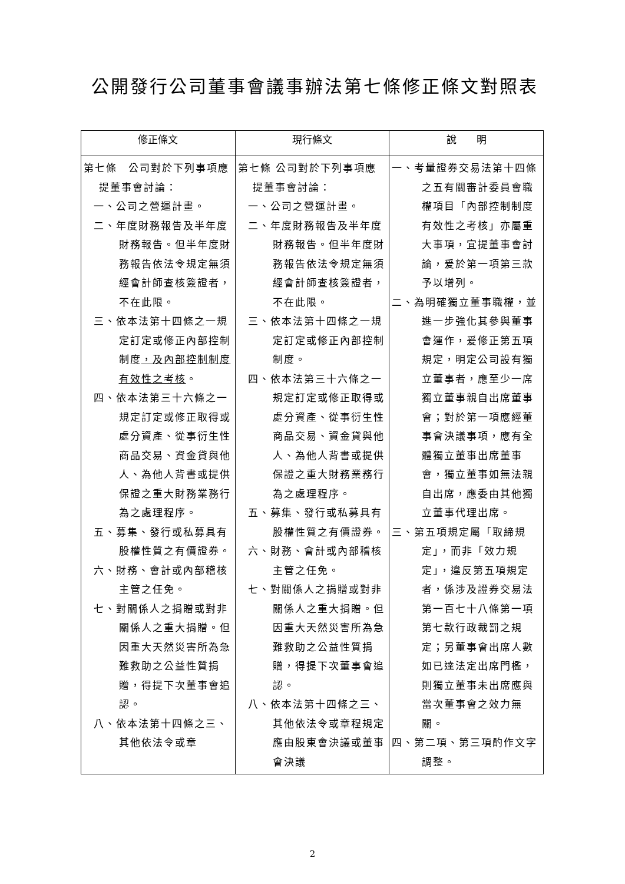公開發行公司董事會議事辦法第七條修正條文對照表
| 修正條文 | 現行條文 | 說 明 |
| --- | --- | --- |
| 第七條 公司對於下列事項應提董事會討論： 一、公司之營運計畫。 二、年度財務報告及半年度財務報告。但半年度財務報告依法令規定無須經會計師查核簽證者，不在此限。 三、依本法第十四條之一規定訂定或修正內部控制制度 ，及內部控制制度有效性之考核 。 四、依本法第三十六條之一規定訂定或修正取得或處分資產、從事衍生性商品交易、資金貸與他人、為他人背書或提供保證之重大財務業務行為之處理程序。 五、募集、發行或私募具有股權性質之有價證券。 六、財務、會計或內部稽核主管之任免。 七、對關係人之捐贈或對非關係人之重大捐贈。但因重大天然災害所為急難救助之公益性質捐贈，得提下次董事會追認。 八、依本法第十四條之三、其他依法令或章 | 第七條 公司對於下列事項應提董事會討論： 一、公司之營運計畫。 二、年度財務報告及半年度財務報告。但半年度財務報告依法令規定無須經會計師查核簽證者，不在此限。 三、依本法第十四條之一規定訂定或修正內部控制制度。 四、依本法第三十六條之一規定訂定或修正取得或處分資產、從事衍生性商品交易、資金貸與他人、為他人背書或提供保證之重大財務業務行為之處理程序。 五、募集、發行或私募具有股權性質之有價證券。 六、財務、會計或內部稽核主管之任免。 七、對關係人之捐贈或對非關係人之重大捐贈。但因重大天然災害所為急難救助之公益性質捐贈，得提下次董事會追認。 八、依本法第十四條之三、其他依法令或章程規定應由股東會決議或董事會決議 | 一、考量證券交易法第十四條之五有關審計委員會職權項目「內部控制制度有效性之考核」亦屬重大事項，宜提董事會討論，爰於第一項第三款予以增列。 二、為明確獨立董事職權，並進一步強化其參與董事會運作，爰修正第五項規定，明定公司設有獨立董事者，應至少一席獨立董事親自出席董事會；對於第一項應經董事會決議事項，應有全體獨立董事出席董事會，獨立董事如無法親自出席，應委由其他獨立董事代理出席。 三、第五項規定屬「取締規定」，而非「效力規定」，違反第五項規定者，係涉及證券交易法第一百七十八條第一項第七款行政裁罰之規定；另董事會出席人數如已達法定出席門檻，則獨立董事未出席應與當次董事會之效力無關。 四、第二項、第三項酌作文字調整。 |
2